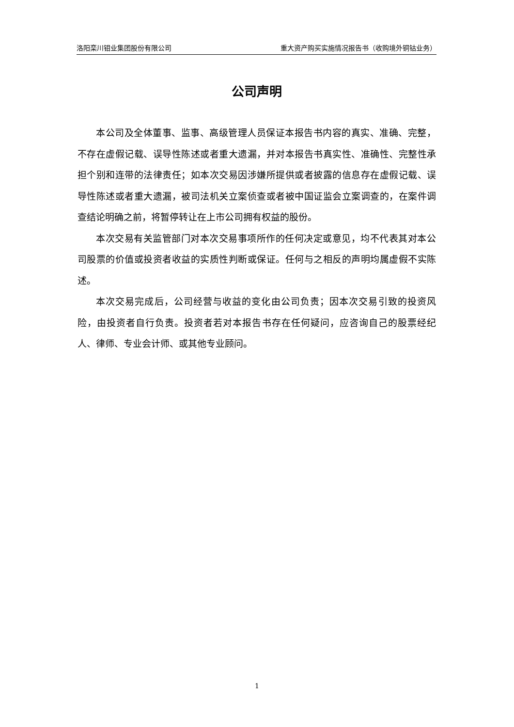洛阳栾川钼业集团股份有限公司 重大资产购买实施情况报告书（收购境外铜钴业务）
公司声明
本公司及全体董事、监事、高级管理人员保证本报告书内容的真实、准确、完整，不存在虚假记载、误导性陈述或者重大遗漏，并对本报告书真实性、准确性、完整性承担个别和连带的法律责任；如本次交易因涉嫌所提供或者披露的信息存在虚假记载、误导性陈述或者重大遗漏，被司法机关立案侦查或者被中国证监会立案调查的，在案件调查结论明确之前，将暂停转让在上市公司拥有权益的股份。
本次交易有关监管部门对本次交易事项所作的任何决定或意见，均不代表其对本公司股票的价值或投资者收益的实质性判断或保证。任何与之相反的声明均属虚假不实陈述。
本次交易完成后，公司经营与收益的变化由公司负责；因本次交易引致的投资风险，由投资者自行负责。投资者若对本报告书存在任何疑问，应咨询自己的股票经纪人、律师、专业会计师、或其他专业顾问。
1